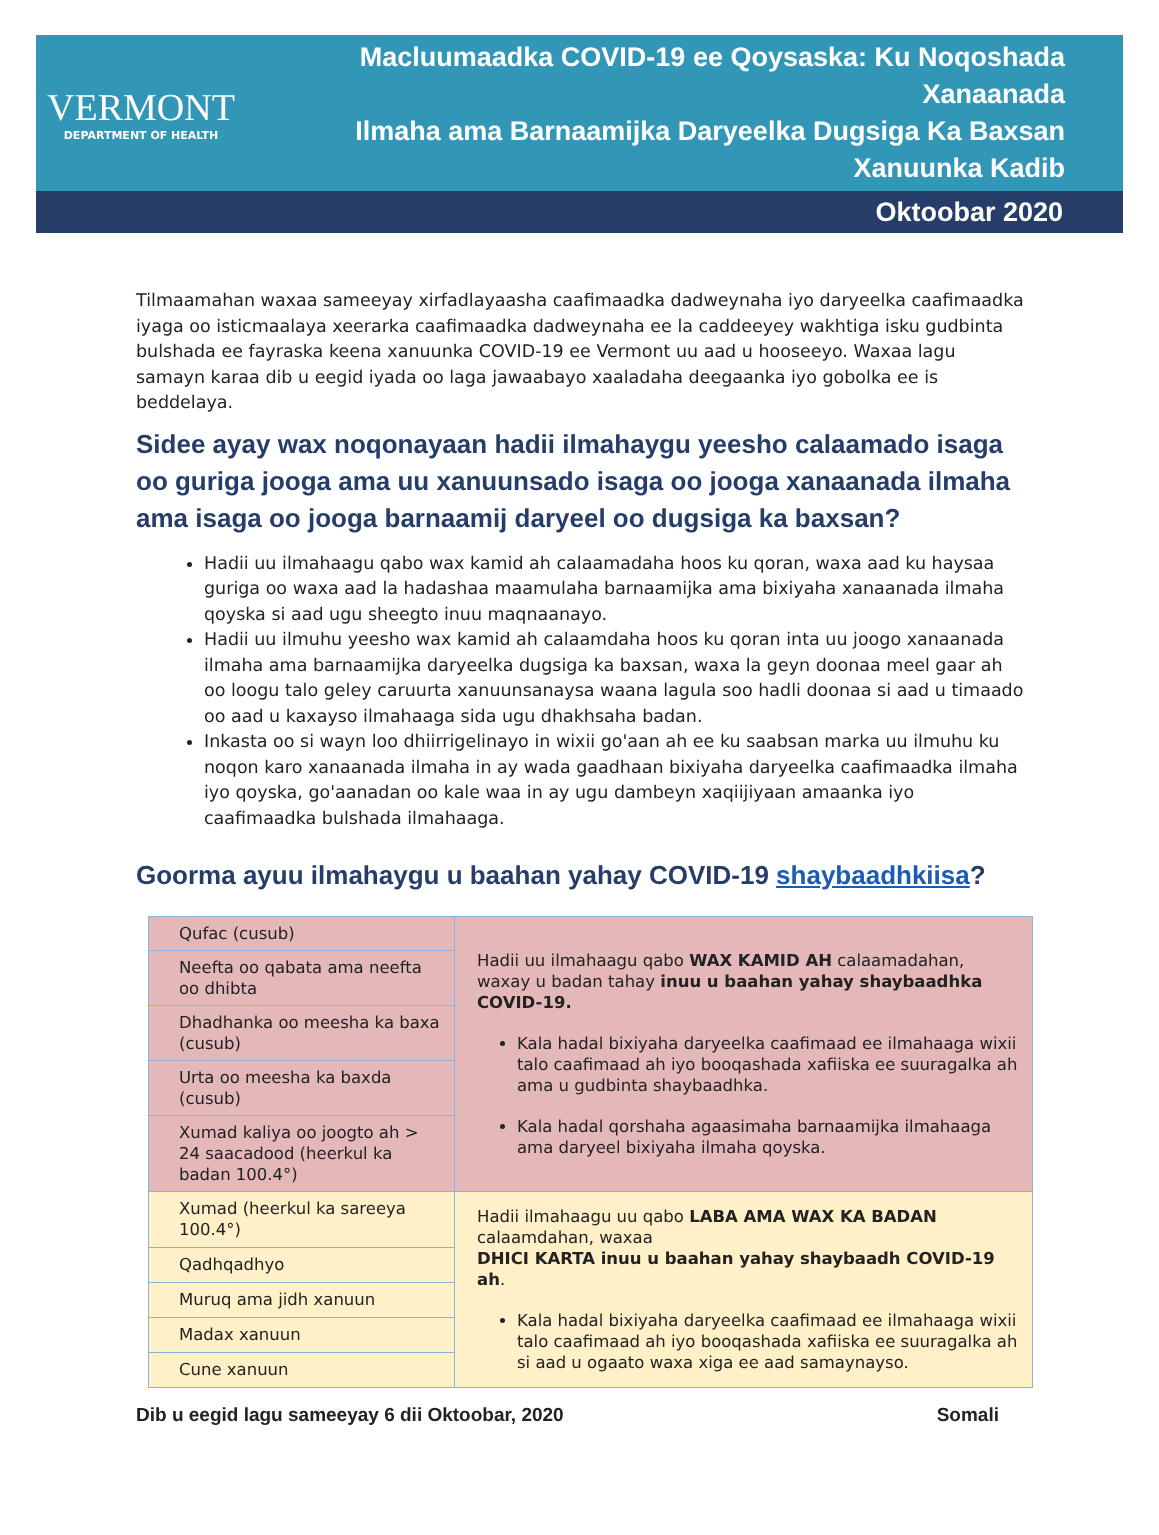VERMONT
DEPARTMENT OF HEALTH
Macluumaadka COVID-19 ee Qoysaska: Ku Noqoshada Xanaanada
Ilmaha ama Barnaamijka Daryeelka Dugsiga Ka Baxsan Xanuunka Kadib
Oktoobar 2020
Tilmaamahan waxaa sameeyay xirfadlayaasha caafimaadka dadweynaha iyo daryeelka caafimaadka iyaga oo isticmaalaya xeerarka caafimaadka dadweynaha ee la caddeeyey wakhtiga isku gudbinta bulshada ee fayraska keena xanuunka COVID-19 ee Vermont uu aad u hooseeyo. Waxaa lagu samayn karaa dib u eegid iyada oo laga jawaabayo xaaladaha deegaanka iyo gobolka ee is beddelaya.
Sidee ayay wax noqonayaan hadii ilmahaygu yeesho calaamado isaga oo guriga jooga ama uu xanuunsado isaga oo jooga xanaanada ilmaha ama isaga oo jooga barnaamij daryeel oo dugsiga ka baxsan?
Hadii uu ilmahaagu qabo wax kamid ah calaamadaha hoos ku qoran, waxa aad ku haysaa guriga oo waxa aad la hadashaa maamulaha barnaamijka ama bixiyaha xanaanada ilmaha qoyska si aad ugu sheegto inuu maqnaanayo.
Hadii uu ilmuhu yeesho wax kamid ah calaamdaha hoos ku qoran inta uu joogo xanaanada ilmaha ama barnaamijka daryeelka dugsiga ka baxsan, waxa la geyn doonaa meel gaar ah oo loogu talo geley caruurta xanuunsanaysa waana lagula soo hadli doonaa si aad u timaado oo aad u kaxayso ilmahaaga sida ugu dhakhsaha badan.
Inkasta oo si wayn loo dhiirrigelinayo in wixii go'aan ah ee ku saabsan marka uu ilmuhu ku noqon karo xanaanada ilmaha in ay wada gaadhaan bixiyaha daryeelka caafimaadka ilmaha iyo qoyska, go'aanadan oo kale waa in ay ugu dambeyn xaqiijiyaan amaanka iyo caafimaadka bulshada ilmahaaga.
Goorma ayuu ilmahaygu u baahan yahay COVID-19 shaybaadhkiisa?
| Qufac (cusub) | Hadii uu ilmahaagu qabo WAX KAMID AH calaamadahan, waxay u badan tahay inuu u baahan yahay shaybaadhka COVID-19. Kala hadal bixiyaha daryeelka caafimaad ee ilmahaaga wixii talo caafimaad ah iyo booqashada xafiiska ee suuragalka ah ama u gudbinta shaybaadhka. Kala hadal qorshaha agaasimaha barnaamijka ilmahaaga ama daryeel bixiyaha ilmaha qoyska. |
| Neefta oo qabata ama neefta oo dhibta | |
| Dhadhanka oo meesha ka baxa (cusub) | |
| Urta oo meesha ka baxda (cusub) | |
| Xumad kaliya oo joogto ah > 24 saacadood (heerkul ka badan 100.4°) | |
| Xumad (heerkul ka sareeya 100.4°) | Hadii ilmahaagu uu qabo LABA AMA WAX KA BADAN calaamdahan, waxaa DHICI KARTA inuu u baahan yahay shaybaadh COVID-19 ah . Kala hadal bixiyaha daryeelka caafimaad ee ilmahaaga wixii talo caafimaad ah iyo booqashada xafiiska ee suuragalka ah si aad u ogaato waxa xiga ee aad samaynayso. |
| Qadhqadhyo | |
| Muruq ama jidh xanuun | |
| Madax xanuun | |
| Cune xanuun | |
Dib u eegid lagu sameeyay 6 dii Oktoobar, 2020 Somali